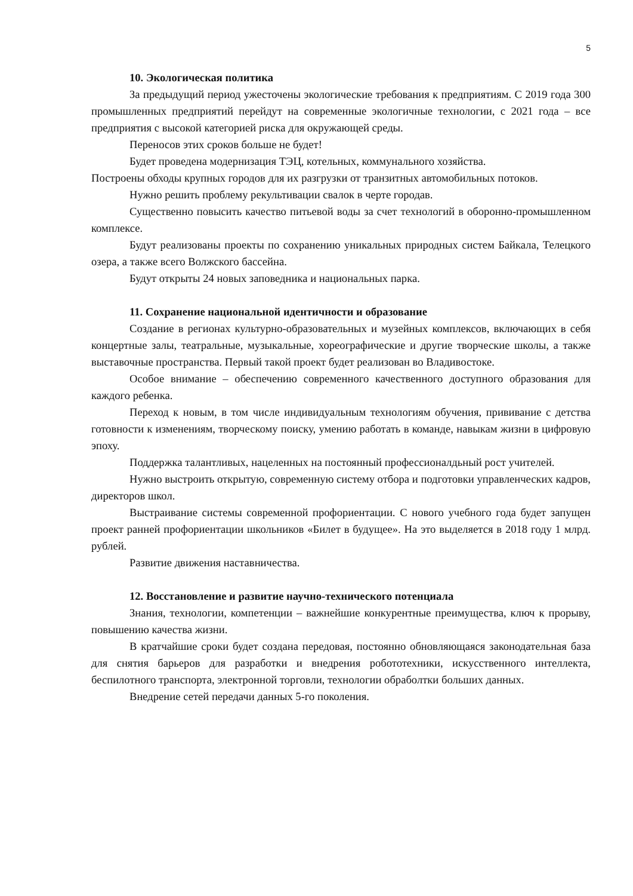5
10. Экологическая политика
За предыдущий период ужесточены экологические требования к предприятиям. С 2019 года 300 промышленных предприятий перейдут на современные экологичные технологии, с 2021 года – все предприятия с высокой категорией риска для окружающей среды.
Переносов этих сроков больше не будет!
Будет проведена модернизация ТЭЦ, котельных, коммунального хозяйства.
Построены обходы крупных городов для их разгрузки от транзитных автомобильных потоков.
Нужно решить проблему рекультивации свалок в черте городав.
Существенно повысить качество питьевой воды за счет технологий в оборонно-промышленном комплексе.
Будут реализованы проекты по сохранению уникальных природных систем Байкала, Телецкого озера, а также всего Волжского бассейна.
Будут открыты 24 новых заповедника и национальных парка.
11. Сохранение национальной идентичности и образование
Создание в регионах культурно-образовательных и музейных комплексов, включающих в себя концертные залы, театральные, музыкальные, хореографические и другие творческие школы, а также выставочные пространства. Первый такой проект будет реализован во Владивостоке.
Особое внимание – обеспечению современного качественного доступного образования для каждого ребенка.
Переход к новым, в том числе индивидуальным технологиям обучения, прививание с детства готовности к изменениям, творческому поиску, умению работать в команде, навыкам жизни в цифровую эпоху.
Поддержка талантливых, нацеленных на постоянный профессионалдьный рост учителей.
Нужно выстроить открытую, современную систему отбора и подготовки управленческих кадров, директоров школ.
Выстраивание системы современной профориентации. С нового учебного года будет запущен проект ранней профориентации школьников «Билет в будущее». На это выделяется в 2018 году 1 млрд. рублей.
Развитие движения наставничества.
12. Восстановление и развитие научно-технического потенциала
Знания, технологии, компетенции – важнейшие конкурентные преимущества, ключ к прорыву, повышению качества жизни.
В кратчайшие сроки будет создана передовая, постоянно обновляющаяся законодательная база для снятия барьеров для разработки и внедрения робототехники, искусственного интеллекта, беспилотного транспорта, электронной торговли, технологии обраболтки больших данных.
Внедрение сетей передачи данных 5-го поколения.